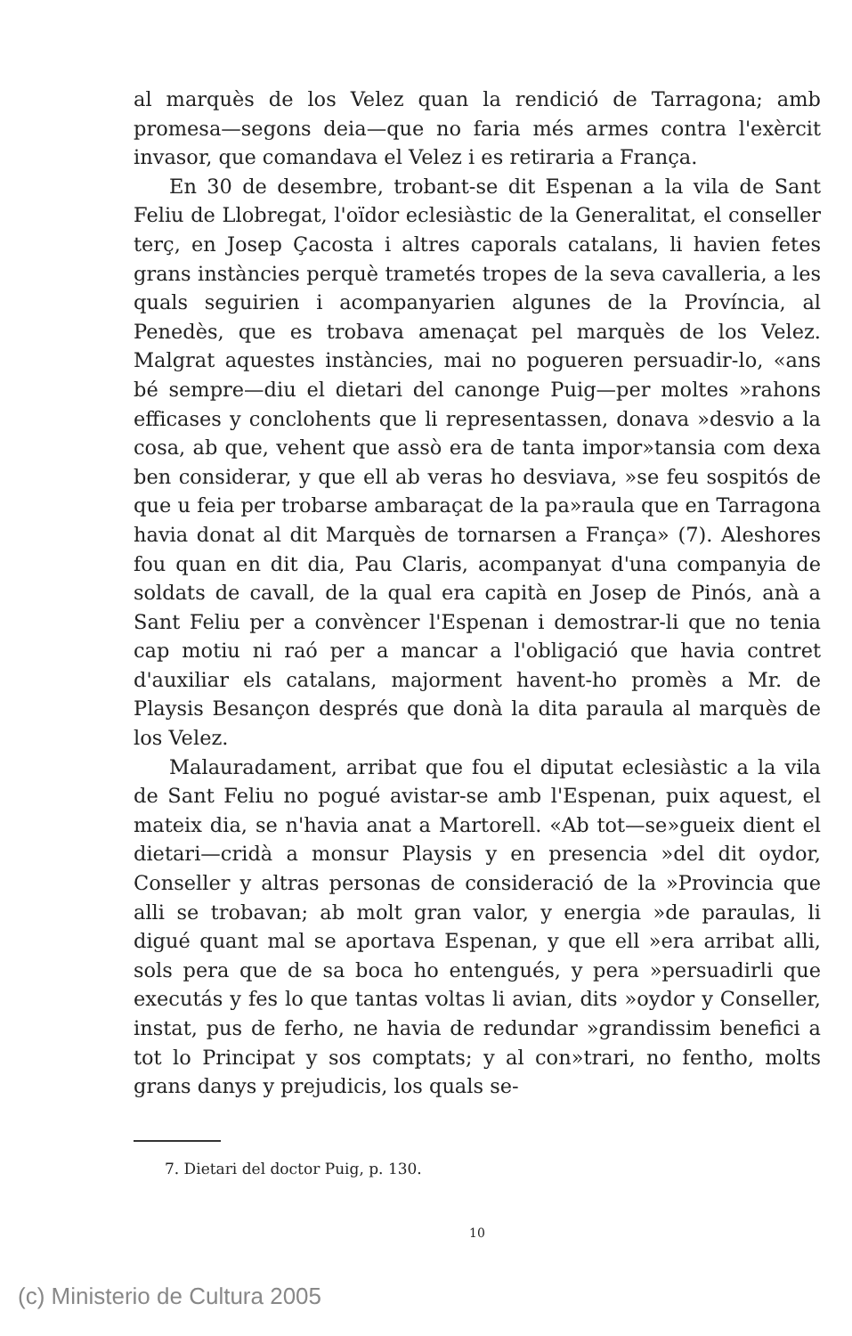al marquès de los Velez quan la rendició de Tarragona; amb promesa—segons deia—que no faria més armes contra l'exèrcit invasor, que comandava el Velez i es retiraria a França.
En 30 de desembre, trobant-se dit Espenan a la vila de Sant Feliu de Llobregat, l'oïdor eclesiàstic de la Generalitat, el conseller terç, en Josep Çacosta i altres caporals catalans, li havien fetes grans instàncies perquè trametés tropes de la seva cavalleria, a les quals seguirien i acompanyarien algunes de la Província, al Penedès, que es trobava amenaçat pel marquès de los Velez. Malgrat aquestes instàncies, mai no pogueren persuadir-lo, «ans bé sempre—diu el dietari del canonge Puig—per moltes »rahons efficases y conclohents que li representassen, donava »desvio a la cosa, ab que, vehent que assò era de tanta impor»tansia com dexa ben considerar, y que ell ab veras ho desviava, »se feu sospitós de que u feia per trobarse ambaraçat de la pa»raula que en Tarragona havia donat al dit Marquès de tornarsen a França» (7). Aleshores fou quan en dit dia, Pau Claris, acompanyat d'una companyia de soldats de cavall, de la qual era capità en Josep de Pinós, anà a Sant Feliu per a convèncer l'Espenan i demostrar-li que no tenia cap motiu ni raó per a mancar a l'obligació que havia contret d'auxiliar els catalans, majorment havent-ho promès a Mr. de Playsis Besançon després que donà la dita paraula al marquès de los Velez.
Malauradament, arribat que fou el diputat eclesiàstic a la vila de Sant Feliu no pogué avistar-se amb l'Espenan, puix aquest, el mateix dia, se n'havia anat a Martorell. «Ab tot—se»gueix dient el dietari—cridà a monsur Playsis y en presencia »del dit oydor, Conseller y altras personas de consideració de la »Provincia que alli se trobavan; ab molt gran valor, y energia »de paraulas, li digué quant mal se aportava Espenan, y que ell »era arribat alli, sols pera que de sa boca ho entengués, y pera »persuadirli que executás y fes lo que tantas voltas li avian, dits »oydor y Conseller, instat, pus de ferho, ne havia de redundar »grandissim benefici a tot lo Principat y sos comptats; y al con»trari, no fentho, molts grans danys y prejudicis, los quals se-
7. Dietari del doctor Puig, p. 130.
10
(c) Ministerio de Cultura 2005